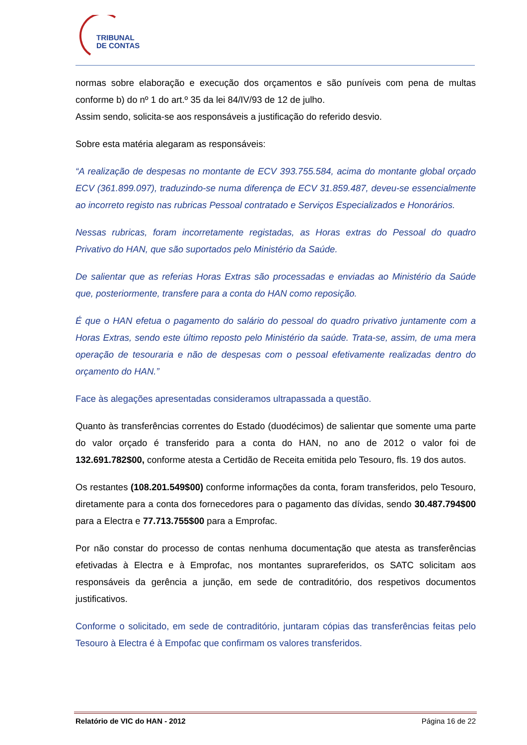TRIBUNAL
DE CONTAS
normas sobre elaboração e execução dos orçamentos e são puníveis com pena de multas conforme b) do nº 1 do art.º 35 da lei 84/IV/93 de 12 de julho.
Assim sendo, solicita-se aos responsáveis a justificação do referido desvio.
Sobre esta matéria alegaram as responsáveis:
“A realização de despesas no montante de ECV 393.755.584, acima do montante global orçado ECV (361.899.097), traduzindo-se numa diferença de ECV 31.859.487, deveu-se essencialmente ao incorreto registo nas rubricas Pessoal contratado e Serviços Especializados e Honorários.
Nessas rubricas, foram incorretamente registadas, as Horas extras do Pessoal do quadro Privativo do HAN, que são suportados pelo Ministério da Saúde.
De salientar que as referias Horas Extras são processadas e enviadas ao Ministério da Saúde que, posteriormente, transfere para a conta do HAN como reposição.
É que o HAN efetua o pagamento do salário do pessoal do quadro privativo juntamente com a Horas Extras, sendo este último reposto pelo Ministério da saúde. Trata-se, assim, de uma mera operação de tesouraria e não de despesas com o pessoal efetivamente realizadas dentro do orçamento do HAN.”
Face às alegações apresentadas consideramos ultrapassada a questão.
Quanto às transferências correntes do Estado (duodécimos) de salientar que somente uma parte do valor orçado é transferido para a conta do HAN, no ano de 2012 o valor foi de 132.691.782$00, conforme atesta a Certidão de Receita emitida pelo Tesouro, fls. 19 dos autos.
Os restantes (108.201.549$00) conforme informações da conta, foram transferidos, pelo Tesouro, diretamente para a conta dos fornecedores para o pagamento das dívidas, sendo 30.487.794$00 para a Electra e 77.713.755$00 para a Emprofac.
Por não constar do processo de contas nenhuma documentação que atesta as transferências efetivadas à Electra e à Emprofac, nos montantes suprareferidos, os SATC solicitam aos responsáveis da gerência a junção, em sede de contraditório, dos respetivos documentos justificativos.
Conforme o solicitado, em sede de contraditório, juntaram cópias das transferências feitas pelo Tesouro à Electra é à Empofac que confirmam os valores transferidos.
Relatório de VIC do HAN - 2012 Página 16 de 22